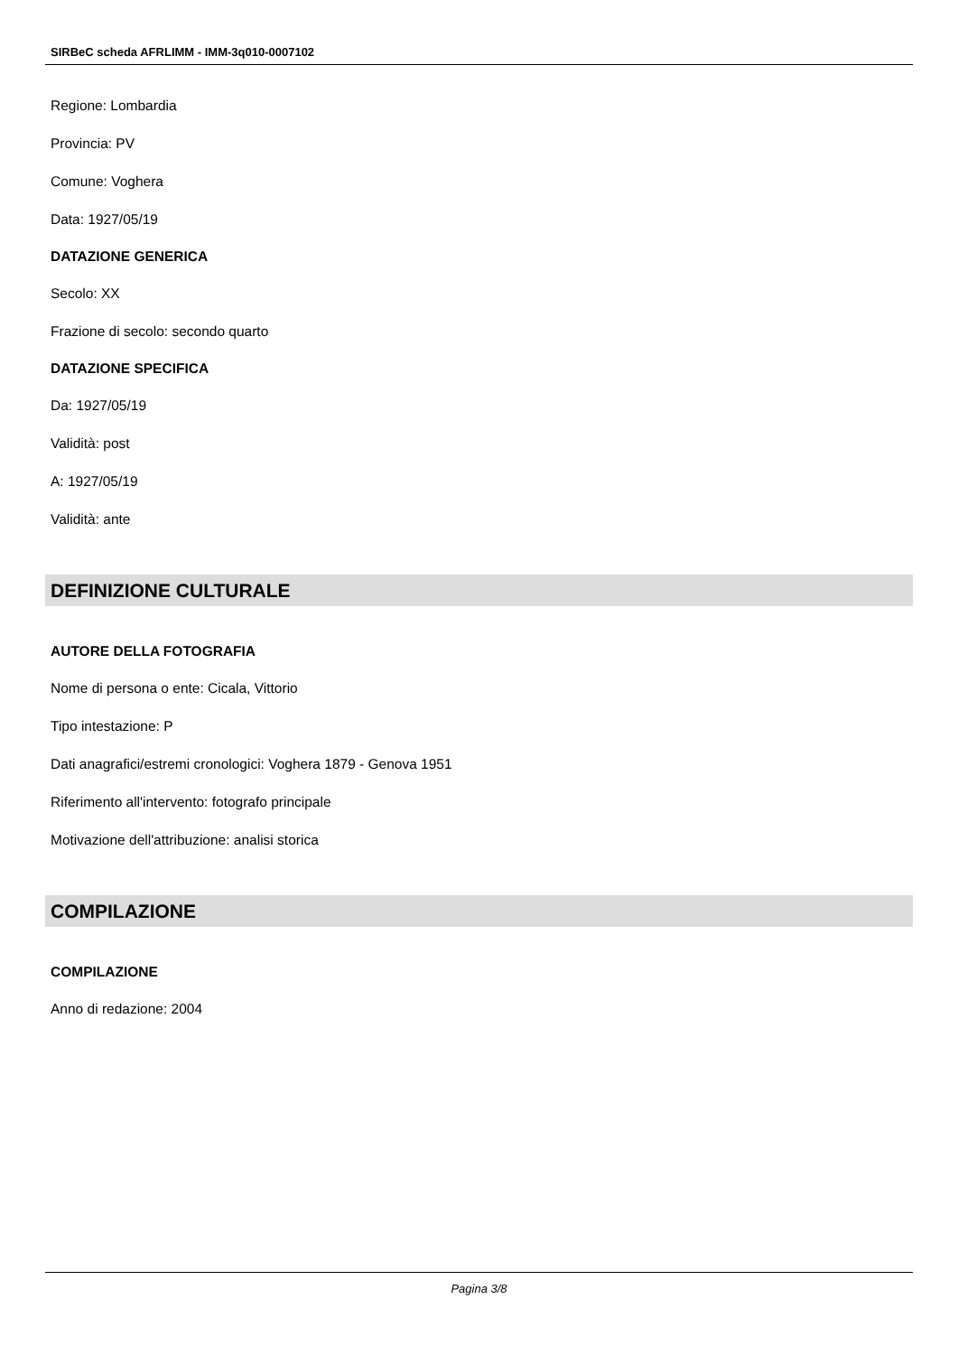SIRBeC scheda AFRLIMM - IMM-3q010-0007102
Regione: Lombardia
Provincia: PV
Comune: Voghera
Data: 1927/05/19
DATAZIONE GENERICA
Secolo: XX
Frazione di secolo: secondo quarto
DATAZIONE SPECIFICA
Da: 1927/05/19
Validità: post
A: 1927/05/19
Validità: ante
DEFINIZIONE CULTURALE
AUTORE DELLA FOTOGRAFIA
Nome di persona o ente: Cicala, Vittorio
Tipo intestazione: P
Dati anagrafici/estremi cronologici: Voghera 1879 - Genova 1951
Riferimento all'intervento: fotografo principale
Motivazione dell'attribuzione: analisi storica
COMPILAZIONE
COMPILAZIONE
Anno di redazione: 2004
Pagina 3/8